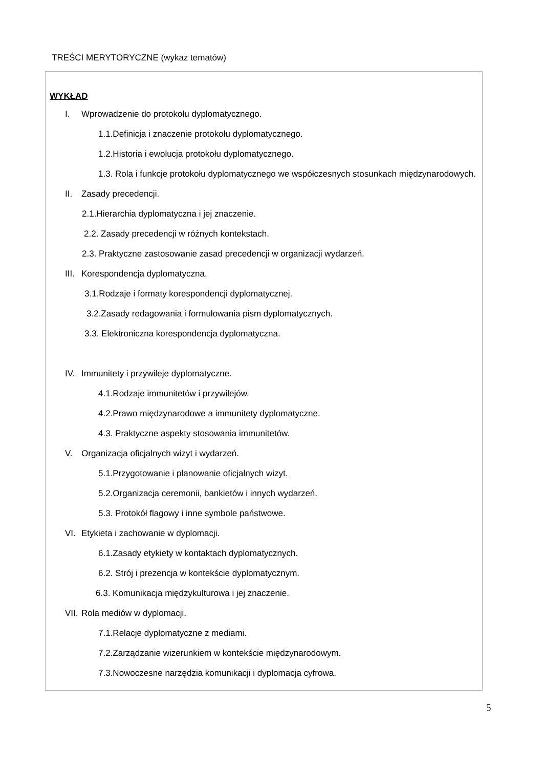TREŚCI MERYTORYCZNE (wykaz tematów)
WYKŁAD
I. Wprowadzenie do protokołu dyplomatycznego.
1.1.Definicja i znaczenie protokołu dyplomatycznego.
1.2.Historia i ewolucja protokołu dyplomatycznego.
1.3. Rola i funkcje protokołu dyplomatycznego we współczesnych stosunkach międzynarodowych.
II. Zasady precedencji.
2.1.Hierarchia dyplomatyczna i jej znaczenie.
2.2. Zasady precedencji w różnych kontekstach.
2.3. Praktyczne zastosowanie zasad precedencji w organizacji wydarzeń.
III. Korespondencja dyplomatyczna.
3.1.Rodzaje i formaty korespondencji dyplomatycznej.
3.2.Zasady redagowania i formułowania pism dyplomatycznych.
3.3. Elektroniczna korespondencja dyplomatyczna.
IV. Immunitety i przywileje dyplomatyczne.
4.1.Rodzaje immunitetów i przywilejów.
4.2.Prawo międzynarodowe a immunitety dyplomatyczne.
4.3. Praktyczne aspekty stosowania immunitetów.
V. Organizacja oficjalnych wizyt i wydarzeń.
5.1.Przygotowanie i planowanie oficjalnych wizyt.
5.2.Organizacja ceremonii, bankietów i innych wydarzeń.
5.3. Protokół flagowy i inne symbole państwowe.
VI. Etykieta i zachowanie w dyplomacji.
6.1.Zasady etykiety w kontaktach dyplomatycznych.
6.2. Strój i prezencja w kontekście dyplomatycznym.
6.3. Komunikacja międzykulturowa i jej znaczenie.
VII. Rola mediów w dyplomacji.
7.1.Relacje dyplomatyczne z mediami.
7.2.Zarządzanie wizerunkiem w kontekście międzynarodowym.
7.3.Nowoczesne narzędzia komunikacji i dyplomacja cyfrowa.
5